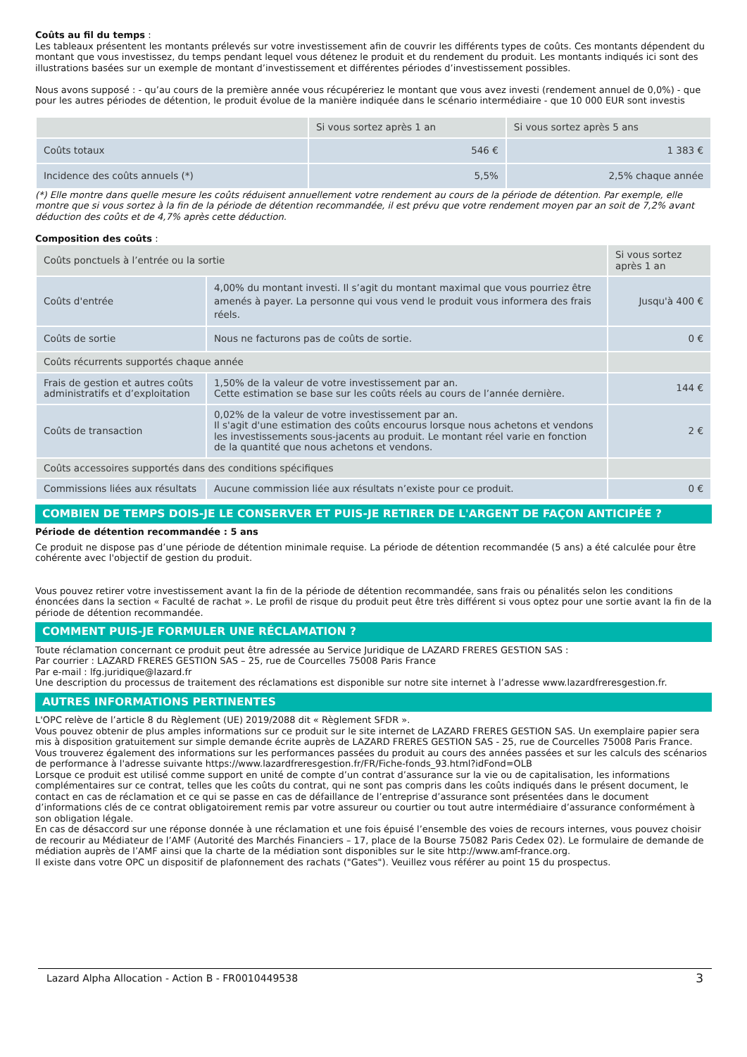Coûts au fil du temps :
Les tableaux présentent les montants prélevés sur votre investissement afin de couvrir les différents types de coûts. Ces montants dépendent du montant que vous investissez, du temps pendant lequel vous détenez le produit et du rendement du produit. Les montants indiqués ici sont des illustrations basées sur un exemple de montant d’investissement et différentes périodes d’investissement possibles.
Nous avons supposé : - qu’au cours de la première année vous récupéreriez le montant que vous avez investi (rendement annuel de 0,0%) - que pour les autres périodes de détention, le produit évolue de la manière indiquée dans le scénario intermédiaire - que 10 000 EUR sont investis
| | Si vous sortez après 1 an | Si vous sortez après 5 ans |
| --- | --- | --- |
| Coûts totaux | 546 € | 1 383 € |
| Incidence des coûts annuels (*) | 5,5% | 2,5% chaque année |
(*) Elle montre dans quelle mesure les coûts réduisent annuellement votre rendement au cours de la période de détention. Par exemple, elle montre que si vous sortez à la fin de la période de détention recommandée, il est prévu que votre rendement moyen par an soit de 7,2% avant déduction des coûts et de 4,7% après cette déduction.
Composition des coûts :
| Coûts ponctuels à l’entrée ou la sortie | | Si vous sortez après 1 an |
| Coûts d'entrée | 4,00% du montant investi. Il s’agit du montant maximal que vous pourriez être amenés à payer. La personne qui vous vend le produit vous informera des frais réels. | Jusqu'à 400 € |
| Coûts de sortie | Nous ne facturons pas de coûts de sortie. | 0 € |
| Coûts récurrents supportés chaque année | | |
| Frais de gestion et autres coûts administratifs et d’exploitation | 1,50% de la valeur de votre investissement par an. Cette estimation se base sur les coûts réels au cours de l’année dernière. | 144 € |
| Coûts de transaction | 0,02% de la valeur de votre investissement par an. Il s'agit d'une estimation des coûts encourus lorsque nous achetons et vendons les investissements sous-jacents au produit. Le montant réel varie en fonction de la quantité que nous achetons et vendons. | 2 € |
| Coûts accessoires supportés dans des conditions spécifiques | | |
| Commissions liées aux résultats | Aucune commission liée aux résultats n’existe pour ce produit. | 0 € |
COMBIEN DE TEMPS DOIS-JE LE CONSERVER ET PUIS-JE RETIRER DE L'ARGENT DE FAÇON ANTICIPÉE ?
Période de détention recommandée : 5 ans
Ce produit ne dispose pas d’une période de détention minimale requise. La période de détention recommandée (5 ans) a été calculée pour être cohérente avec l'objectif de gestion du produit.
Vous pouvez retirer votre investissement avant la fin de la période de détention recommandée, sans frais ou pénalités selon les conditions énoncées dans la section « Faculté de rachat ». Le profil de risque du produit peut être très différent si vous optez pour une sortie avant la fin de la période de détention recommandée.
COMMENT PUIS-JE FORMULER UNE RÉCLAMATION ?
Toute réclamation concernant ce produit peut être adressée au Service Juridique de LAZARD FRERES GESTION SAS :
Par courrier : LAZARD FRERES GESTION SAS – 25, rue de Courcelles 75008 Paris France
Par e-mail : lfg.juridique@lazard.fr
Une description du processus de traitement des réclamations est disponible sur notre site internet à l’adresse www.lazardfreresgestion.fr.
AUTRES INFORMATIONS PERTINENTES
L'OPC relève de l’article 8 du Règlement (UE) 2019/2088 dit « Règlement SFDR ».
Vous pouvez obtenir de plus amples informations sur ce produit sur le site internet de LAZARD FRERES GESTION SAS. Un exemplaire papier sera mis à disposition gratuitement sur simple demande écrite auprès de LAZARD FRERES GESTION SAS - 25, rue de Courcelles 75008 Paris France. Vous trouverez également des informations sur les performances passées du produit au cours des années passées et sur les calculs des scénarios de performance à l'adresse suivante https://www.lazardfreresgestion.fr/FR/Fiche-fonds_93.html?idFond=OLB
Lorsque ce produit est utilisé comme support en unité de compte d’un contrat d’assurance sur la vie ou de capitalisation, les informations complémentaires sur ce contrat, telles que les coûts du contrat, qui ne sont pas compris dans les coûts indiqués dans le présent document, le contact en cas de réclamation et ce qui se passe en cas de défaillance de l’entreprise d’assurance sont présentées dans le document d’informations clés de ce contrat obligatoirement remis par votre assureur ou courtier ou tout autre intermédiaire d’assurance conformément à son obligation légale.
En cas de désaccord sur une réponse donnée à une réclamation et une fois épuisé l’ensemble des voies de recours internes, vous pouvez choisir de recourir au Médiateur de l’AMF (Autorité des Marchés Financiers – 17, place de la Bourse 75082 Paris Cedex 02). Le formulaire de demande de médiation auprès de l’AMF ainsi que la charte de la médiation sont disponibles sur le site http://www.amf-france.org.
Il existe dans votre OPC un dispositif de plafonnement des rachats ("Gates"). Veuillez vous référer au point 15 du prospectus.
Lazard Alpha Allocation - Action B - FR0010449538 3